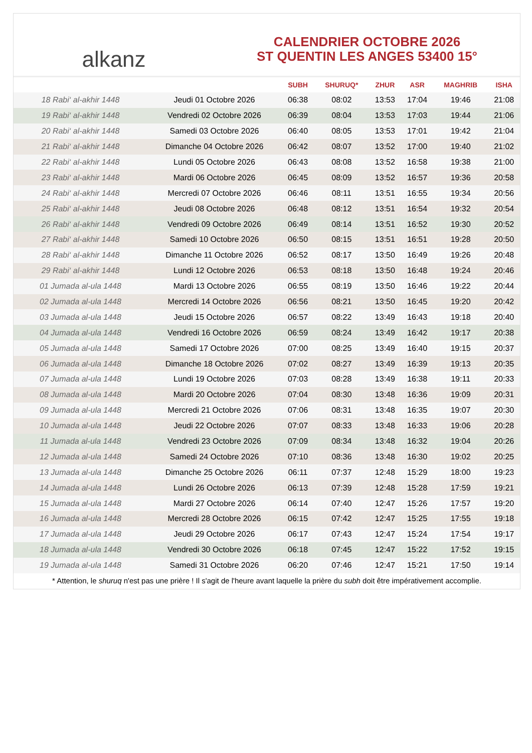alkanz
CALENDRIER OCTOBRE 2026
ST QUENTIN LES ANGES 53400 15°
| | | SUBH | SHURUQ* | ZHUR | ASR | MAGHRIB | ISHA |
| --- | --- | --- | --- | --- | --- | --- | --- |
| 18 Rabi‘ al-akhir 1448 | Jeudi 01 Octobre 2026 | 06:38 | 08:02 | 13:53 | 17:04 | 19:46 | 21:08 |
| 19 Rabi‘ al-akhir 1448 | Vendredi 02 Octobre 2026 | 06:39 | 08:04 | 13:53 | 17:03 | 19:44 | 21:06 |
| 20 Rabi‘ al-akhir 1448 | Samedi 03 Octobre 2026 | 06:40 | 08:05 | 13:53 | 17:01 | 19:42 | 21:04 |
| 21 Rabi‘ al-akhir 1448 | Dimanche 04 Octobre 2026 | 06:42 | 08:07 | 13:52 | 17:00 | 19:40 | 21:02 |
| 22 Rabi‘ al-akhir 1448 | Lundi 05 Octobre 2026 | 06:43 | 08:08 | 13:52 | 16:58 | 19:38 | 21:00 |
| 23 Rabi‘ al-akhir 1448 | Mardi 06 Octobre 2026 | 06:45 | 08:09 | 13:52 | 16:57 | 19:36 | 20:58 |
| 24 Rabi‘ al-akhir 1448 | Mercredi 07 Octobre 2026 | 06:46 | 08:11 | 13:51 | 16:55 | 19:34 | 20:56 |
| 25 Rabi‘ al-akhir 1448 | Jeudi 08 Octobre 2026 | 06:48 | 08:12 | 13:51 | 16:54 | 19:32 | 20:54 |
| 26 Rabi‘ al-akhir 1448 | Vendredi 09 Octobre 2026 | 06:49 | 08:14 | 13:51 | 16:52 | 19:30 | 20:52 |
| 27 Rabi‘ al-akhir 1448 | Samedi 10 Octobre 2026 | 06:50 | 08:15 | 13:51 | 16:51 | 19:28 | 20:50 |
| 28 Rabi‘ al-akhir 1448 | Dimanche 11 Octobre 2026 | 06:52 | 08:17 | 13:50 | 16:49 | 19:26 | 20:48 |
| 29 Rabi‘ al-akhir 1448 | Lundi 12 Octobre 2026 | 06:53 | 08:18 | 13:50 | 16:48 | 19:24 | 20:46 |
| 01 Jumada al-ula 1448 | Mardi 13 Octobre 2026 | 06:55 | 08:19 | 13:50 | 16:46 | 19:22 | 20:44 |
| 02 Jumada al-ula 1448 | Mercredi 14 Octobre 2026 | 06:56 | 08:21 | 13:50 | 16:45 | 19:20 | 20:42 |
| 03 Jumada al-ula 1448 | Jeudi 15 Octobre 2026 | 06:57 | 08:22 | 13:49 | 16:43 | 19:18 | 20:40 |
| 04 Jumada al-ula 1448 | Vendredi 16 Octobre 2026 | 06:59 | 08:24 | 13:49 | 16:42 | 19:17 | 20:38 |
| 05 Jumada al-ula 1448 | Samedi 17 Octobre 2026 | 07:00 | 08:25 | 13:49 | 16:40 | 19:15 | 20:37 |
| 06 Jumada al-ula 1448 | Dimanche 18 Octobre 2026 | 07:02 | 08:27 | 13:49 | 16:39 | 19:13 | 20:35 |
| 07 Jumada al-ula 1448 | Lundi 19 Octobre 2026 | 07:03 | 08:28 | 13:49 | 16:38 | 19:11 | 20:33 |
| 08 Jumada al-ula 1448 | Mardi 20 Octobre 2026 | 07:04 | 08:30 | 13:48 | 16:36 | 19:09 | 20:31 |
| 09 Jumada al-ula 1448 | Mercredi 21 Octobre 2026 | 07:06 | 08:31 | 13:48 | 16:35 | 19:07 | 20:30 |
| 10 Jumada al-ula 1448 | Jeudi 22 Octobre 2026 | 07:07 | 08:33 | 13:48 | 16:33 | 19:06 | 20:28 |
| 11 Jumada al-ula 1448 | Vendredi 23 Octobre 2026 | 07:09 | 08:34 | 13:48 | 16:32 | 19:04 | 20:26 |
| 12 Jumada al-ula 1448 | Samedi 24 Octobre 2026 | 07:10 | 08:36 | 13:48 | 16:30 | 19:02 | 20:25 |
| 13 Jumada al-ula 1448 | Dimanche 25 Octobre 2026 | 06:11 | 07:37 | 12:48 | 15:29 | 18:00 | 19:23 |
| 14 Jumada al-ula 1448 | Lundi 26 Octobre 2026 | 06:13 | 07:39 | 12:48 | 15:28 | 17:59 | 19:21 |
| 15 Jumada al-ula 1448 | Mardi 27 Octobre 2026 | 06:14 | 07:40 | 12:47 | 15:26 | 17:57 | 19:20 |
| 16 Jumada al-ula 1448 | Mercredi 28 Octobre 2026 | 06:15 | 07:42 | 12:47 | 15:25 | 17:55 | 19:18 |
| 17 Jumada al-ula 1448 | Jeudi 29 Octobre 2026 | 06:17 | 07:43 | 12:47 | 15:24 | 17:54 | 19:17 |
| 18 Jumada al-ula 1448 | Vendredi 30 Octobre 2026 | 06:18 | 07:45 | 12:47 | 15:22 | 17:52 | 19:15 |
| 19 Jumada al-ula 1448 | Samedi 31 Octobre 2026 | 06:20 | 07:46 | 12:47 | 15:21 | 17:50 | 19:14 |
* Attention, le shuruq n'est pas une prière ! Il s'agit de l'heure avant laquelle la prière du subh doit être impérativement accomplie.